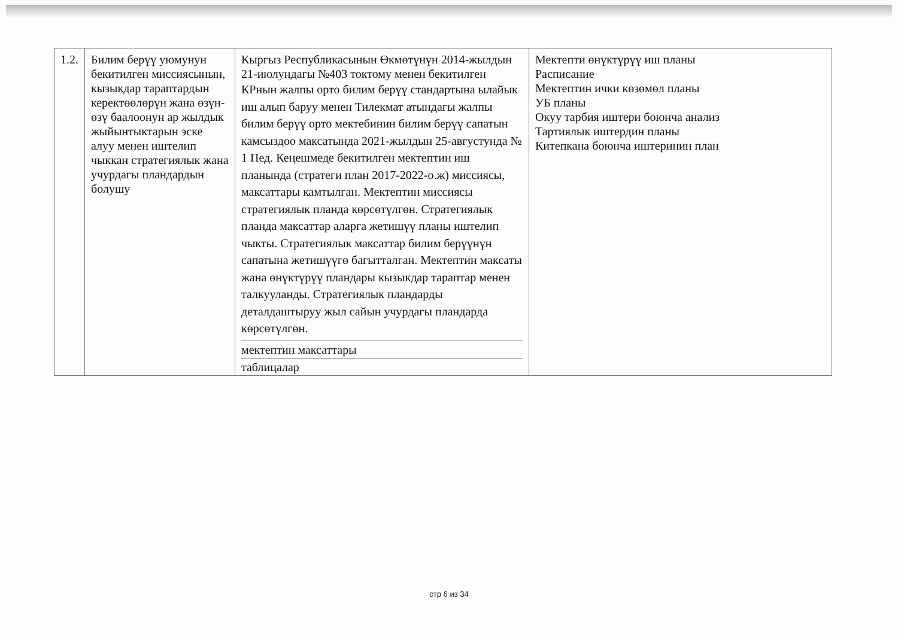| 1.2. | Билим берүү уюмунун бекитилген миссиясынын, кызыкдар тараптардын керектөөлөрүн жана өзүн-өзү баалоонун ар жылдык жыйынтыктарын эске алуу менен иштелип чыккан стратегиялык жана учурдагы пландардын болушу | Кыргыз Республикасынын Өкмөтүнүн 2014-жылдын 21-июлундагы №403 токтому менен бекитилген КРнын жалпы орто билим берүү стандартына ылайык иш алып баруу менен Тилекмат атындагы жалпы билим берүү орто мектебинин билим берүү сапатын камсыздоо максатында 2021-жылдын 25-августунда № 1 Пед. Кеңешмеде бекитилген мектептин иш планында (стратеги план 2017-2022-о.ж) миссиясы, максаттары камтылган. Мектептин миссиясы стратегиялык планда көрсөтүлгөн. Стратегиялык планда максаттар аларга жетишүү планы иштелип чыкты. Стратегиялык максаттар билим берүүнүн сапатына жетишүүгө багытталган. Мектептин максаты жана өнүктүрүү пландары кызыкдар тараптар менен талкууланды. Стратегиялык пландарды деталдаштыруу жыл сайын учурдагы пландарда көрсөтүлгөн. мектептин максаттары таблицалар | Мектепти өнүктүрүү иш планы Расписание Мектептин ички көзөмөл планы УБ планы Окуу тарбия иштери боюнча анализ Тартиялык иштердин планы Китепкана боюнча иштеринин план |
стр 6 из 34